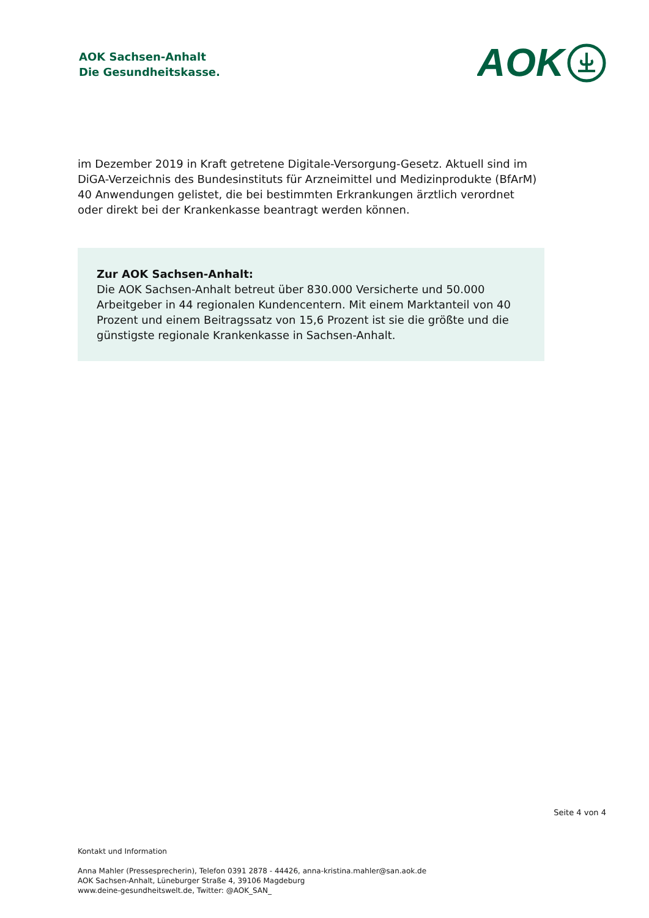AOK Sachsen-Anhalt
Die Gesundheitskasse.
AOK
im Dezember 2019 in Kraft getretene Digitale-Versorgung-Gesetz. Aktuell sind im DiGA-Verzeichnis des Bundesinstituts für Arzneimittel und Medizinprodukte (BfArM) 40 Anwendungen gelistet, die bei bestimmten Erkrankungen ärztlich verordnet oder direkt bei der Krankenkasse beantragt werden können.
Zur AOK Sachsen-Anhalt:
Die AOK Sachsen-Anhalt betreut über 830.000 Versicherte und 50.000 Arbeitgeber in 44 regionalen Kundencentern. Mit einem Marktanteil von 40 Prozent und einem Beitragssatz von 15,6 Prozent ist sie die größte und die günstigste regionale Krankenkasse in Sachsen-Anhalt.
Seite 4 von 4
Kontakt und Information
Anna Mahler (Pressesprecherin), Telefon 0391 2878 - 44426, anna-kristina.mahler@san.aok.de
AOK Sachsen-Anhalt, Lüneburger Straße 4, 39106 Magdeburg
www.deine-gesundheitswelt.de, Twitter: @AOK_SAN_